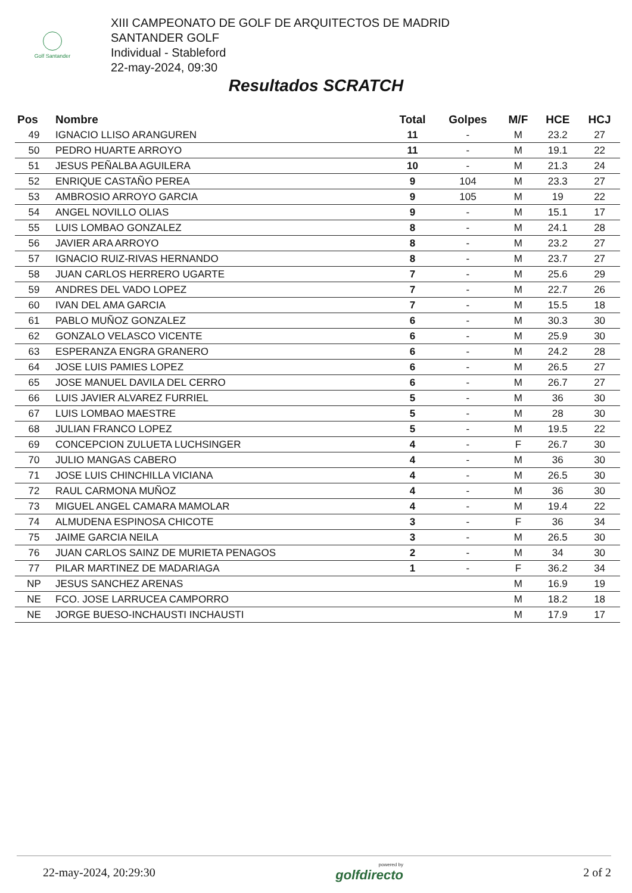Golf Santander
XIII CAMPEONATO DE GOLF DE ARQUITECTOS DE MADRID
SANTANDER GOLF
Individual - Stableford
22-may-2024, 09:30
Resultados SCRATCH
| Pos | Nombre | Total | Golpes | M/F | HCE | HCJ |
| --- | --- | --- | --- | --- | --- | --- |
| 49 | IGNACIO LLISO ARANGUREN | 11 | - | M | 23.2 | 27 |
| 50 | PEDRO HUARTE ARROYO | 11 | - | M | 19.1 | 22 |
| 51 | JESUS PEÑALBA AGUILERA | 10 | - | M | 21.3 | 24 |
| 52 | ENRIQUE CASTAÑO PEREA | 9 | 104 | M | 23.3 | 27 |
| 53 | AMBROSIO ARROYO GARCIA | 9 | 105 | M | 19 | 22 |
| 54 | ANGEL NOVILLO OLIAS | 9 | - | M | 15.1 | 17 |
| 55 | LUIS LOMBAO GONZALEZ | 8 | - | M | 24.1 | 28 |
| 56 | JAVIER ARA ARROYO | 8 | - | M | 23.2 | 27 |
| 57 | IGNACIO RUIZ-RIVAS HERNANDO | 8 | - | M | 23.7 | 27 |
| 58 | JUAN CARLOS HERRERO UGARTE | 7 | - | M | 25.6 | 29 |
| 59 | ANDRES DEL VADO LOPEZ | 7 | - | M | 22.7 | 26 |
| 60 | IVAN DEL AMA GARCIA | 7 | - | M | 15.5 | 18 |
| 61 | PABLO MUÑOZ GONZALEZ | 6 | - | M | 30.3 | 30 |
| 62 | GONZALO VELASCO VICENTE | 6 | - | M | 25.9 | 30 |
| 63 | ESPERANZA ENGRA GRANERO | 6 | - | M | 24.2 | 28 |
| 64 | JOSE LUIS PAMIES LOPEZ | 6 | - | M | 26.5 | 27 |
| 65 | JOSE MANUEL DAVILA DEL CERRO | 6 | - | M | 26.7 | 27 |
| 66 | LUIS JAVIER ALVAREZ FURRIEL | 5 | - | M | 36 | 30 |
| 67 | LUIS LOMBAO MAESTRE | 5 | - | M | 28 | 30 |
| 68 | JULIAN FRANCO LOPEZ | 5 | - | M | 19.5 | 22 |
| 69 | CONCEPCION ZULUETA LUCHSINGER | 4 | - | F | 26.7 | 30 |
| 70 | JULIO MANGAS CABERO | 4 | - | M | 36 | 30 |
| 71 | JOSE LUIS CHINCHILLA VICIANA | 4 | - | M | 26.5 | 30 |
| 72 | RAUL CARMONA MUÑOZ | 4 | - | M | 36 | 30 |
| 73 | MIGUEL ANGEL CAMARA MAMOLAR | 4 | - | M | 19.4 | 22 |
| 74 | ALMUDENA ESPINOSA CHICOTE | 3 | - | F | 36 | 34 |
| 75 | JAIME GARCIA NEILA | 3 | - | M | 26.5 | 30 |
| 76 | JUAN CARLOS SAINZ DE MURIETA PENAGOS | 2 | - | M | 34 | 30 |
| 77 | PILAR MARTINEZ DE MADARIAGA | 1 | - | F | 36.2 | 34 |
| NP | JESUS SANCHEZ ARENAS | | | M | 16.9 | 19 |
| NE | FCO. JOSE LARRUCEA CAMPORRO | | | M | 18.2 | 18 |
| NE | JORGE BUESO-INCHAUSTI INCHAUSTI | | | M | 17.9 | 17 |
22-may-2024, 20:29:30 powered by
golfdirecto 2 of 2